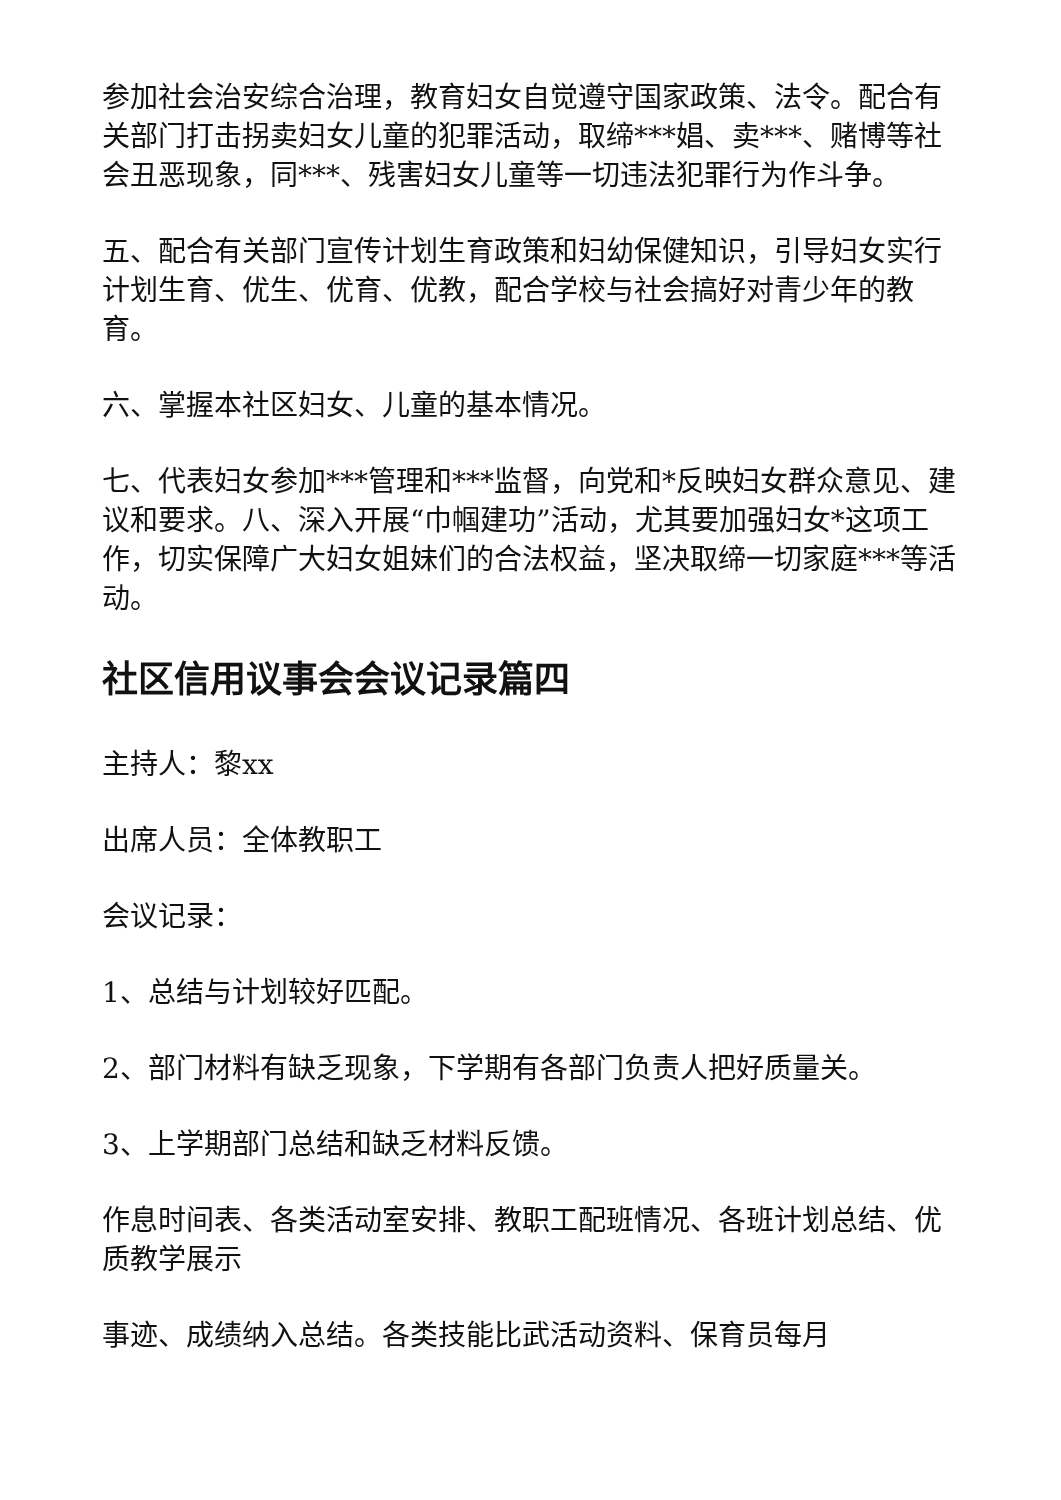参加社会治安综合治理，教育妇女自觉遵守国家政策、法令。配合有关部门打击拐卖妇女儿童的犯罪活动，取缔***娼、卖***、赌博等社会丑恶现象，同***、残害妇女儿童等一切违法犯罪行为作斗争。
五、配合有关部门宣传计划生育政策和妇幼保健知识，引导妇女实行计划生育、优生、优育、优教，配合学校与社会搞好对青少年的教育。
六、掌握本社区妇女、儿童的基本情况。
七、代表妇女参加***管理和***监督，向党和*反映妇女群众意见、建议和要求。八、深入开展“巾帼建功”活动，尤其要加强妇女*这项工作，切实保障广大妇女姐妹们的合法权益，坚决取缔一切家庭***等活动。
社区信用议事会会议记录篇四
主持人：黎xx
出席人员：全体教职工
会议记录：
1、总结与计划较好匹配。
2、部门材料有缺乏现象，下学期有各部门负责人把好质量关。
3、上学期部门总结和缺乏材料反馈。
作息时间表、各类活动室安排、教职工配班情况、各班计划总结、优质教学展示
事迹、成绩纳入总结。各类技能比武活动资料、保育员每月